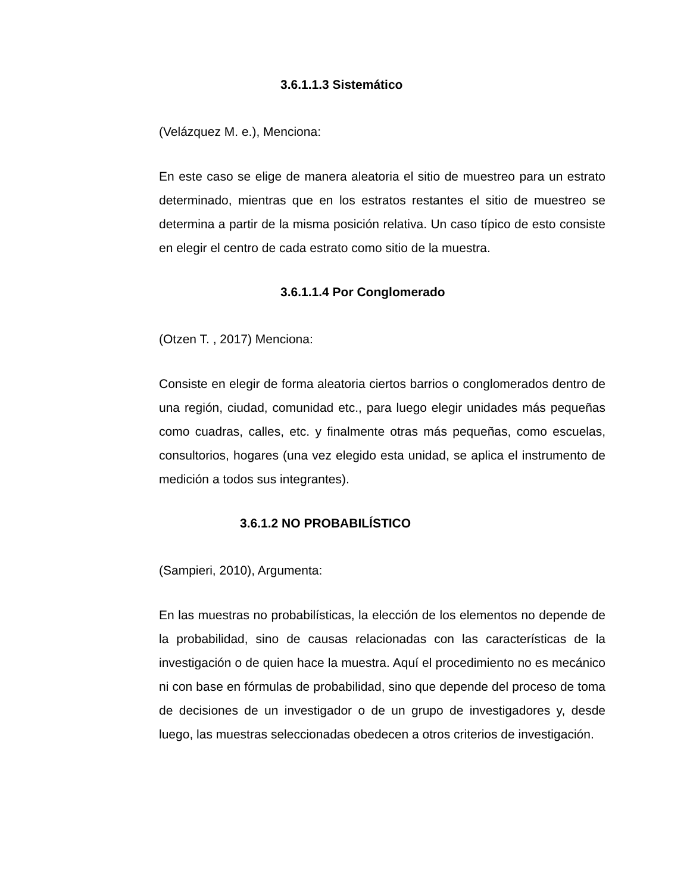3.6.1.1.3 Sistemático
(Velázquez M. e.), Menciona:
En este caso se elige de manera aleatoria el sitio de muestreo para un estrato determinado, mientras que en los estratos restantes el sitio de muestreo se determina a partir de la misma posición relativa. Un caso típico de esto consiste en elegir el centro de cada estrato como sitio de la muestra.
3.6.1.1.4 Por Conglomerado
(Otzen T. , 2017) Menciona:
Consiste en elegir de forma aleatoria ciertos barrios o conglomerados dentro de una región, ciudad, comunidad etc., para luego elegir unidades más pequeñas como cuadras, calles, etc. y finalmente otras más pequeñas, como escuelas, consultorios, hogares (una vez elegido esta unidad, se aplica el instrumento de medición a todos sus integrantes).
3.6.1.2 NO PROBABILÍSTICO
(Sampieri, 2010), Argumenta:
En las muestras no probabilísticas, la elección de los elementos no depende de la probabilidad, sino de causas relacionadas con las características de la investigación o de quien hace la muestra. Aquí el procedimiento no es mecánico ni con base en fórmulas de probabilidad, sino que depende del proceso de toma de decisiones de un investigador o de un grupo de investigadores y, desde luego, las muestras seleccionadas obedecen a otros criterios de investigación.